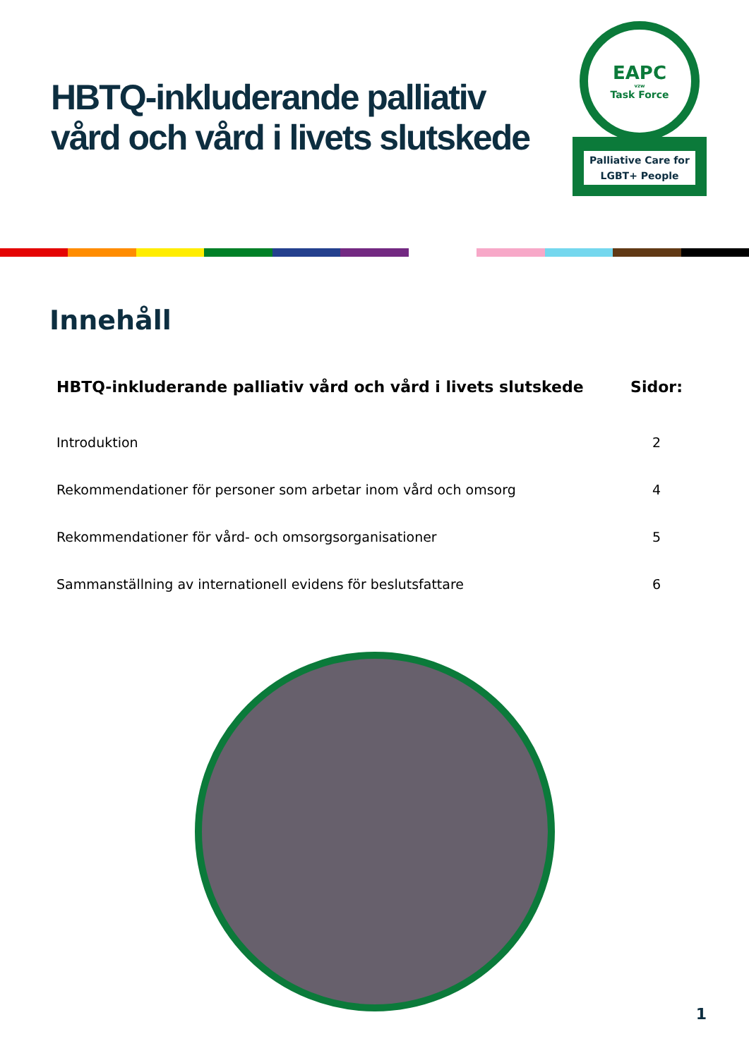HBTQ-inkluderande palliativ
vård och vård i livets slutskede
EAPC
vzw
Task Force
Palliative Care for LGBT+ People
Innehåll
| HBTQ-inkluderande palliativ vård och vård i livets slutskede | Sidor: |
| --- | --- |
| Introduktion | 2 |
| Rekommendationer för personer som arbetar inom vård och omsorg | 4 |
| Rekommendationer för vård- och omsorgsorganisationer | 5 |
| Sammanställning av internationell evidens för beslutsfattare | 6 |
1